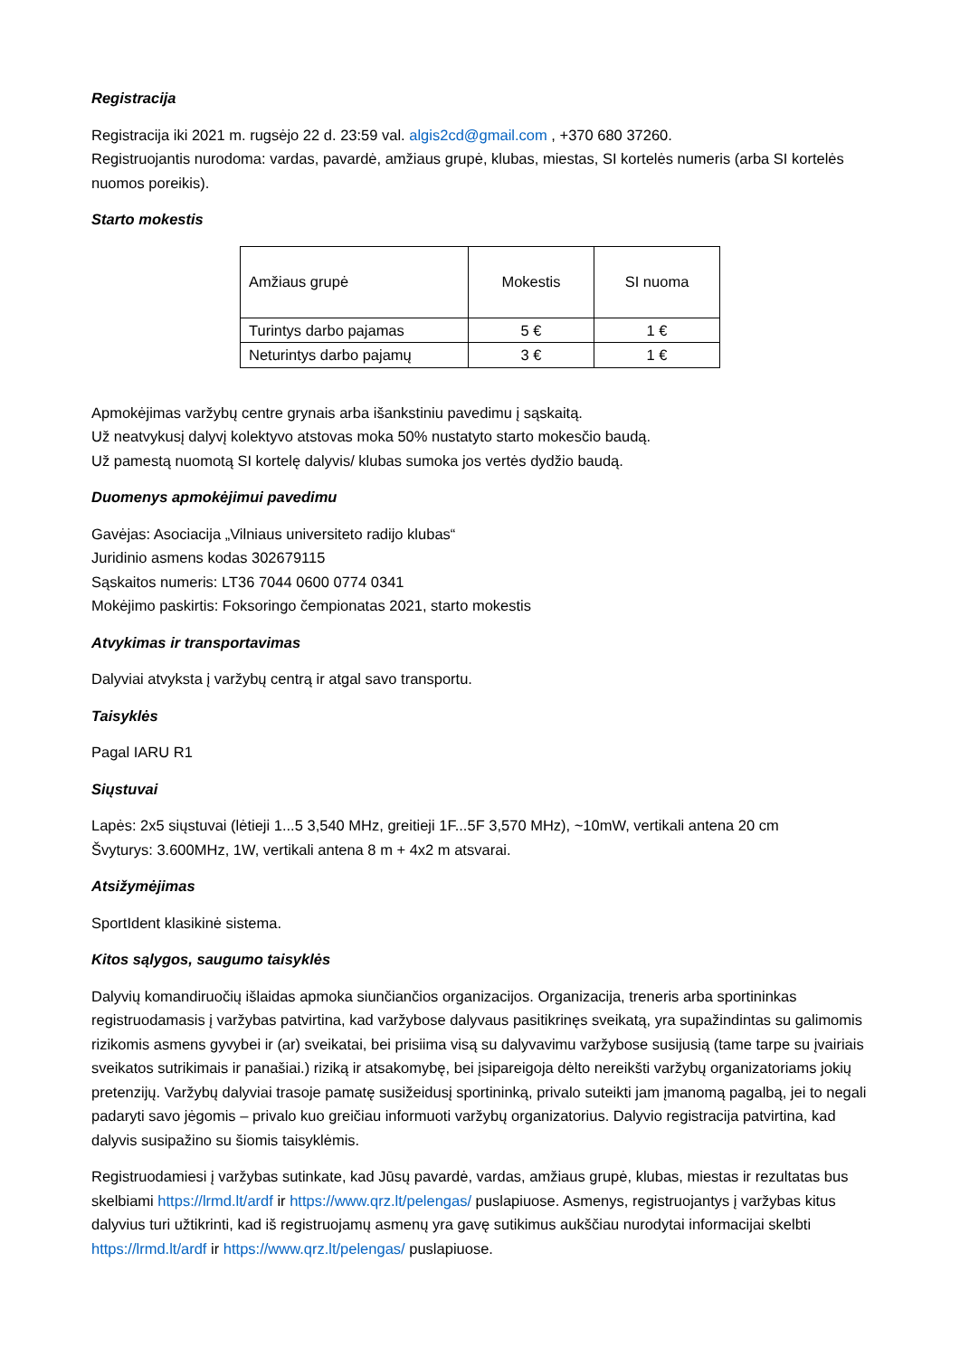Registracija
Registracija iki 2021 m. rugsėjo 22 d. 23:59 val. algis2cd@gmail.com , +370 680 37260.
Registruojantis nurodoma: vardas, pavardė, amžiaus grupė, klubas, miestas, SI kortelės numeris (arba SI kortelės nuomos poreikis).
Starto mokestis
| Amžiaus grupė | Mokestis | SI nuoma |
| Turintys darbo pajamas | 5 € | 1 € |
| Neturintys darbo pajamų | 3 € | 1 € |
Apmokėjimas varžybų centre grynais arba išankstiniu pavedimu į sąskaitą.
Už neatvykusį dalyvį kolektyvo atstovas moka 50% nustatyto starto mokesčio baudą.
Už pamestą nuomotą SI kortelę dalyvis/ klubas sumoka jos vertės dydžio baudą.
Duomenys apmokėjimui pavedimu
Gavėjas: Asociacija „Vilniaus universiteto radijo klubas“
Juridinio asmens kodas 302679115
Sąskaitos numeris: LT36 7044 0600 0774 0341
Mokėjimo paskirtis: Foksoringo čempionatas 2021, starto mokestis
Atvykimas ir transportavimas
Dalyviai atvyksta į varžybų centrą ir atgal savo transportu.
Taisyklės
Pagal IARU R1
Siųstuvai
Lapės: 2x5 siųstuvai (lėtieji 1...5 3,540 MHz, greitieji 1F...5F 3,570 MHz), ~10mW, vertikali antena 20 cm
Švyturys: 3.600MHz, 1W, vertikali antena 8 m + 4x2 m atsvarai.
Atsižymėjimas
SportIdent klasikinė sistema.
Kitos sąlygos, saugumo taisyklės
Dalyvių komandiruočių išlaidas apmoka siunčiančios organizacijos. Organizacija, treneris arba sportininkas registruodamasis į varžybas patvirtina, kad varžybose dalyvaus pasitikrinęs sveikatą, yra supažindintas su galimomis rizikomis asmens gyvybei ir (ar) sveikatai, bei prisiima visą su dalyvavimu varžybose susijusią (tame tarpe su įvairiais sveikatos sutrikimais ir panašiai.) riziką ir atsakomybę, bei įsipareigoja dėlto nereikšti varžybų organizatoriams jokių pretenzijų. Varžybų dalyviai trasoje pamatę susižeidusį sportininką, privalo suteikti jam įmanomą pagalbą, jei to negali padaryti savo jėgomis – privalo kuo greičiau informuoti varžybų organizatorius. Dalyvio registracija patvirtina, kad dalyvis susipažino su šiomis taisyklėmis.
Registruodamiesi į varžybas sutinkate, kad Jūsų pavardė, vardas, amžiaus grupė, klubas, miestas ir rezultatas bus skelbiami https://lrmd.lt/ardf ir https://www.qrz.lt/pelengas/ puslapiuose. Asmenys, registruojantys į varžybas kitus dalyvius turi užtikrinti, kad iš registruojamų asmenų yra gavę sutikimus aukščiau nurodytai informacijai skelbti https://lrmd.lt/ardf ir https://www.qrz.lt/pelengas/ puslapiuose.